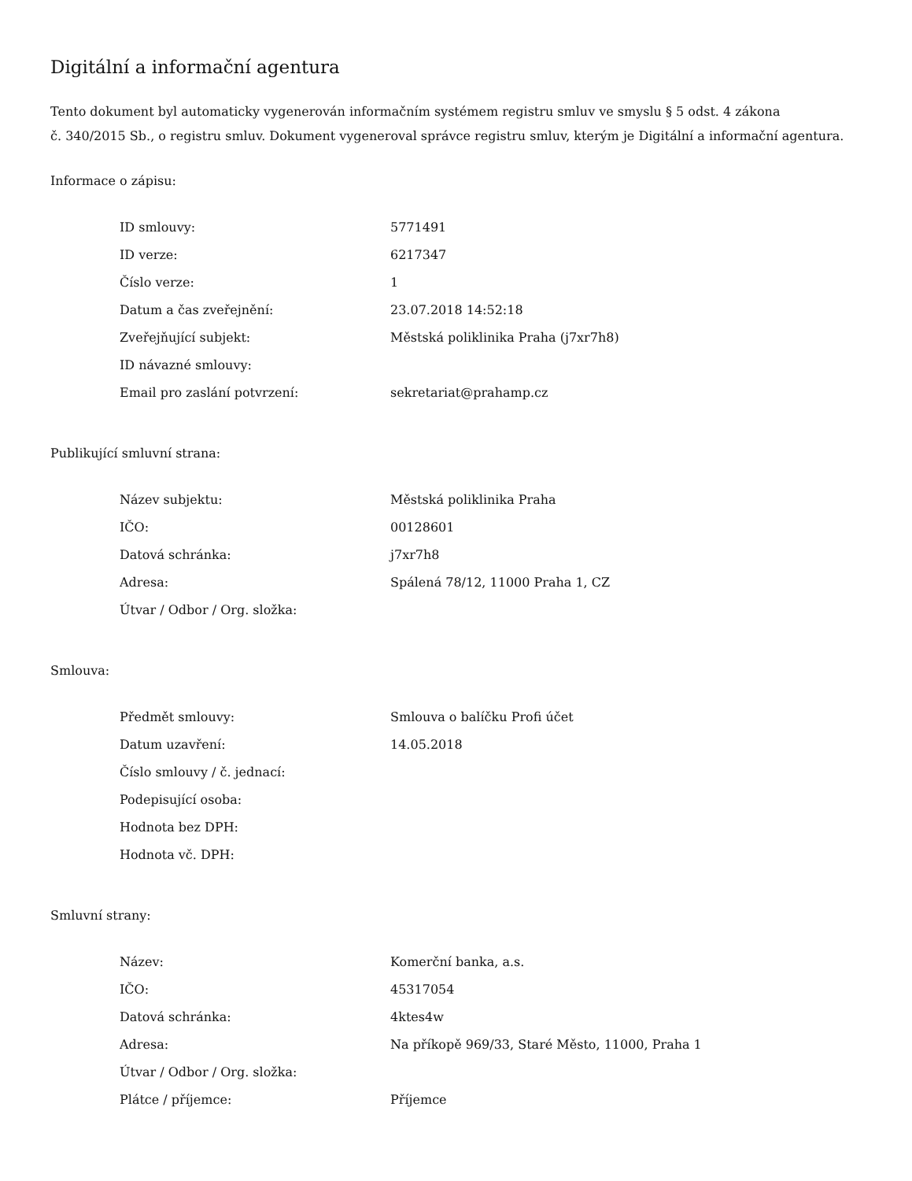Digitální a informační agentura
Tento dokument byl automaticky vygenerován informačním systémem registru smluv ve smyslu § 5 odst. 4 zákona
č. 340/2015 Sb., o registru smluv. Dokument vygeneroval správce registru smluv, kterým je Digitální a informační agentura.
Informace o zápisu:
| ID smlouvy: | 5771491 |
| ID verze: | 6217347 |
| Číslo verze: | 1 |
| Datum a čas zveřejnění: | 23.07.2018 14:52:18 |
| Zveřejňující subjekt: | Městská poliklinika Praha (j7xr7h8) |
| ID návazné smlouvy: | |
| Email pro zaslání potvrzení: | sekretariat@prahamp.cz |
Publikující smluvní strana:
| Název subjektu: | Městská poliklinika Praha |
| IČO: | 00128601 |
| Datová schránka: | j7xr7h8 |
| Adresa: | Spálená 78/12, 11000 Praha 1, CZ |
| Útvar / Odbor / Org. složka: | |
Smlouva:
| Předmět smlouvy: | Smlouva o balíčku Profi účet |
| Datum uzavření: | 14.05.2018 |
| Číslo smlouvy / č. jednací: | |
| Podepisující osoba: | |
| Hodnota bez DPH: | |
| Hodnota vč. DPH: | |
Smluvní strany:
| Název: | Komerční banka, a.s. |
| IČO: | 45317054 |
| Datová schránka: | 4ktes4w |
| Adresa: | Na příkopě 969/33, Staré Město, 11000, Praha 1 |
| Útvar / Odbor / Org. složka: | |
| Plátce / příjemce: | Příjemce |